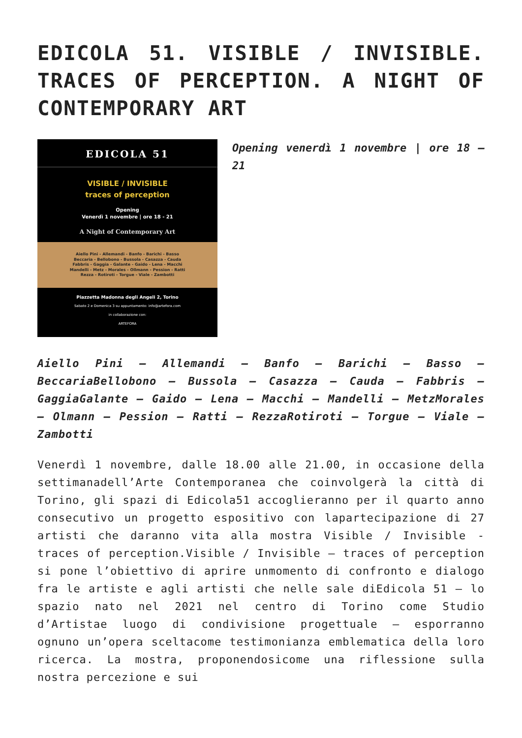EDICOLA 51. VISIBLE / INVISIBLE. TRACES OF PERCEPTION. A NIGHT OF CONTEMPORARY ART
EDICOLA 51
VISIBLE / INVISIBLE
traces of perception
Opening
Venerdì 1 novembre | ore 18 - 21
A Night of Contemporary Art
Aiello Pini - Allemandi - Banfo - Barichi - Basso
Beccaria - Bellobono - Bussola - Casazza - Cauda
Fabbris - Gaggia - Galante - Gaido - Lena - Macchi
Mandelli - Metz - Morales - Ollmann - Pession - Ratti
Rezza - Rotiroti - Torgue - Viale - Zambotti
Piazzetta Madonna degli Angeli 2, Torino
Sabato 2 e Domenica 3 su appuntamento: info@artefora.com
in collaborazione con:
ARTEFORA
Opening venerdì 1 novembre | ore 18 – 21
Aiello Pini – Allemandi – Banfo – Barichi – Basso – BeccariaBellobono – Bussola – Casazza – Cauda – Fabbris – GaggiaGalante – Gaido – Lena – Macchi – Mandelli – MetzMorales – Olmann – Pession – Ratti – RezzaRotiroti – Torgue – Viale – Zambotti
Venerdì 1 novembre, dalle 18.00 alle 21.00, in occasione della settimanadell’Arte Contemporanea che coinvolgerà la città di Torino, gli spazi di Edicola51 accoglieranno per il quarto anno consecutivo un progetto espositivo con lapartecipazione di 27 artisti che daranno vita alla mostra Visible / Invisible -traces of perception.Visible / Invisible – traces of perception si pone l’obiettivo di aprire unmomento di confronto e dialogo fra le artiste e agli artisti che nelle sale diEdicola 51 – lo spazio nato nel 2021 nel centro di Torino come Studio d’Artistae luogo di condivisione progettuale – esporranno ognuno un’opera sceltacome testimonianza emblematica della loro ricerca. La mostra, proponendosicome una riflessione sulla nostra percezione e sui